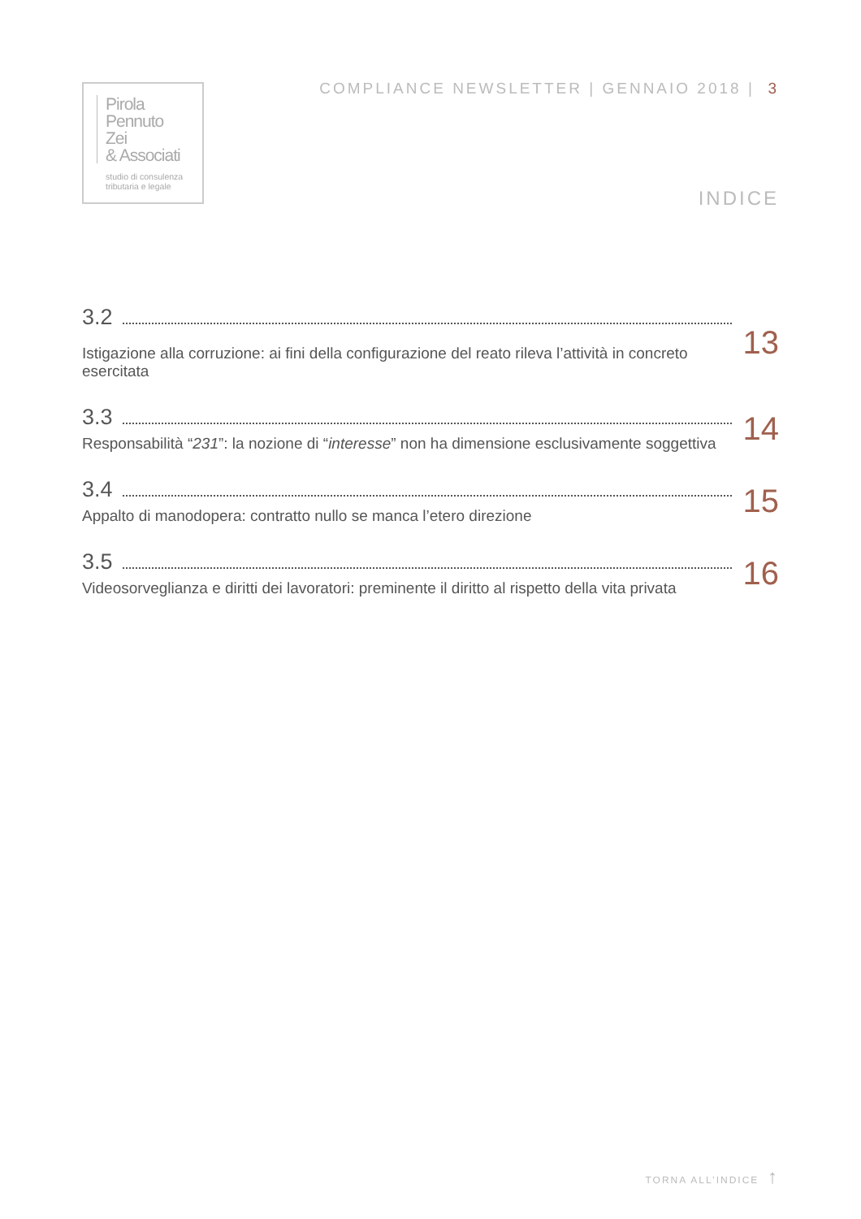Pirola
Pennuto
Zei
& Associati
studio di consulenza
tributaria e legale
COMPLIANCE NEWSLETTER | GENNAIO 2018 | 3
INDICE
3.2
Istigazione alla corruzione: ai fini della configurazione del reato rileva l’attività in concreto esercitata
13
3.3
Responsabilità “231”: la nozione di “interesse” non ha dimensione esclusivamente soggettiva
14
3.4
Appalto di manodopera: contratto nullo se manca l’etero direzione
15
3.5
Videosorveglianza e diritti dei lavoratori: preminente il diritto al rispetto della vita privata
16
TORNA ALL’INDICE ↑